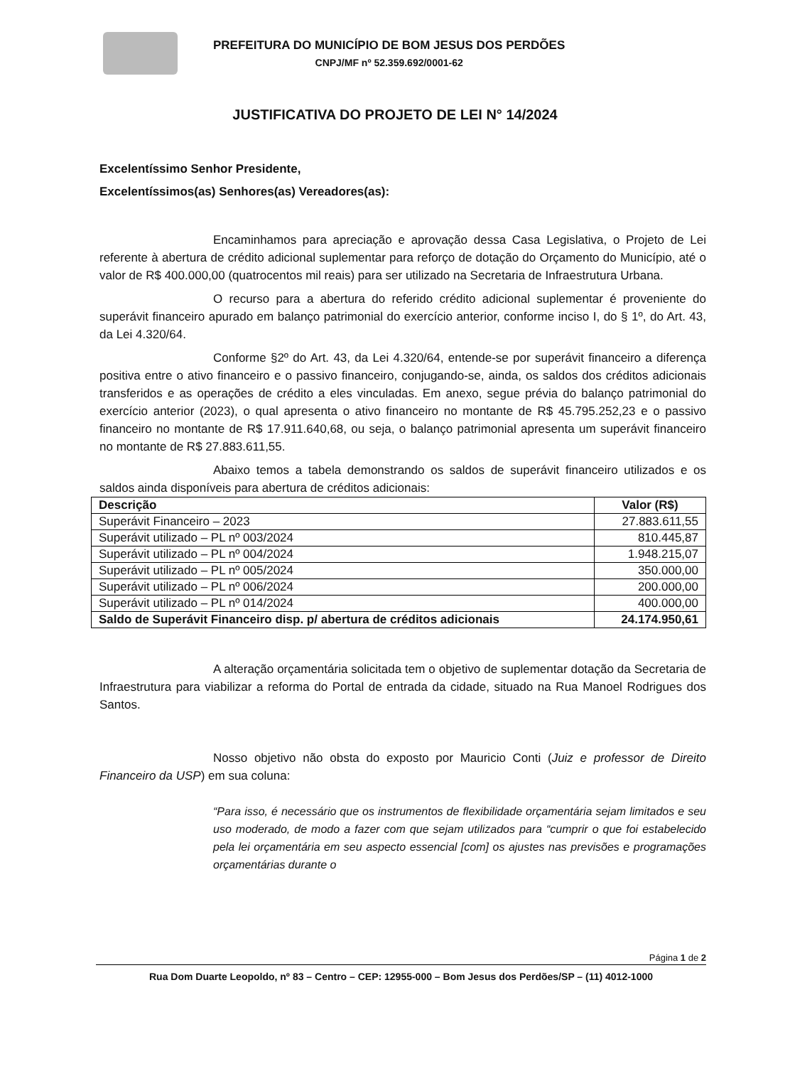PREFEITURA DO MUNICÍPIO DE BOM JESUS DOS PERDÕES
CNPJ/MF nº 52.359.692/0001-62
JUSTIFICATIVA DO PROJETO DE LEI N° 14/2024
Excelentíssimo Senhor Presidente,
Excelentíssimos(as) Senhores(as) Vereadores(as):
Encaminhamos para apreciação e aprovação dessa Casa Legislativa, o Projeto de Lei referente à abertura de crédito adicional suplementar para reforço de dotação do Orçamento do Município, até o valor de R$ 400.000,00 (quatrocentos mil reais) para ser utilizado na Secretaria de Infraestrutura Urbana.
O recurso para a abertura do referido crédito adicional suplementar é proveniente do superávit financeiro apurado em balanço patrimonial do exercício anterior, conforme inciso I, do § 1º, do Art. 43, da Lei 4.320/64.
Conforme §2º do Art. 43, da Lei 4.320/64, entende-se por superávit financeiro a diferença positiva entre o ativo financeiro e o passivo financeiro, conjugando-se, ainda, os saldos dos créditos adicionais transferidos e as operações de crédito a eles vinculadas. Em anexo, segue prévia do balanço patrimonial do exercício anterior (2023), o qual apresenta o ativo financeiro no montante de R$ 45.795.252,23 e o passivo financeiro no montante de R$ 17.911.640,68, ou seja, o balanço patrimonial apresenta um superávit financeiro no montante de R$ 27.883.611,55.
Abaixo temos a tabela demonstrando os saldos de superávit financeiro utilizados e os saldos ainda disponíveis para abertura de créditos adicionais:
| Descrição | Valor (R$) |
| --- | --- |
| Superávit Financeiro – 2023 | 27.883.611,55 |
| Superávit utilizado – PL nº 003/2024 | 810.445,87 |
| Superávit utilizado – PL nº 004/2024 | 1.948.215,07 |
| Superávit utilizado – PL nº 005/2024 | 350.000,00 |
| Superávit utilizado – PL nº 006/2024 | 200.000,00 |
| Superávit utilizado – PL nº 014/2024 | 400.000,00 |
| Saldo de Superávit Financeiro disp. p/ abertura de créditos adicionais | 24.174.950,61 |
A alteração orçamentária solicitada tem o objetivo de suplementar dotação da Secretaria de Infraestrutura para viabilizar a reforma do Portal de entrada da cidade, situado na Rua Manoel Rodrigues dos Santos.
Nosso objetivo não obsta do exposto por Mauricio Conti (Juiz e professor de Direito Financeiro da USP) em sua coluna:
“Para isso, é necessário que os instrumentos de flexibilidade orçamentária sejam limitados e seu uso moderado, de modo a fazer com que sejam utilizados para “cumprir o que foi estabelecido pela lei orçamentária em seu aspecto essencial [com] os ajustes nas previsões e programações orçamentárias durante o
Página 1 de 2
Rua Dom Duarte Leopoldo, nº 83 – Centro – CEP: 12955-000 – Bom Jesus dos Perdões/SP – (11) 4012-1000